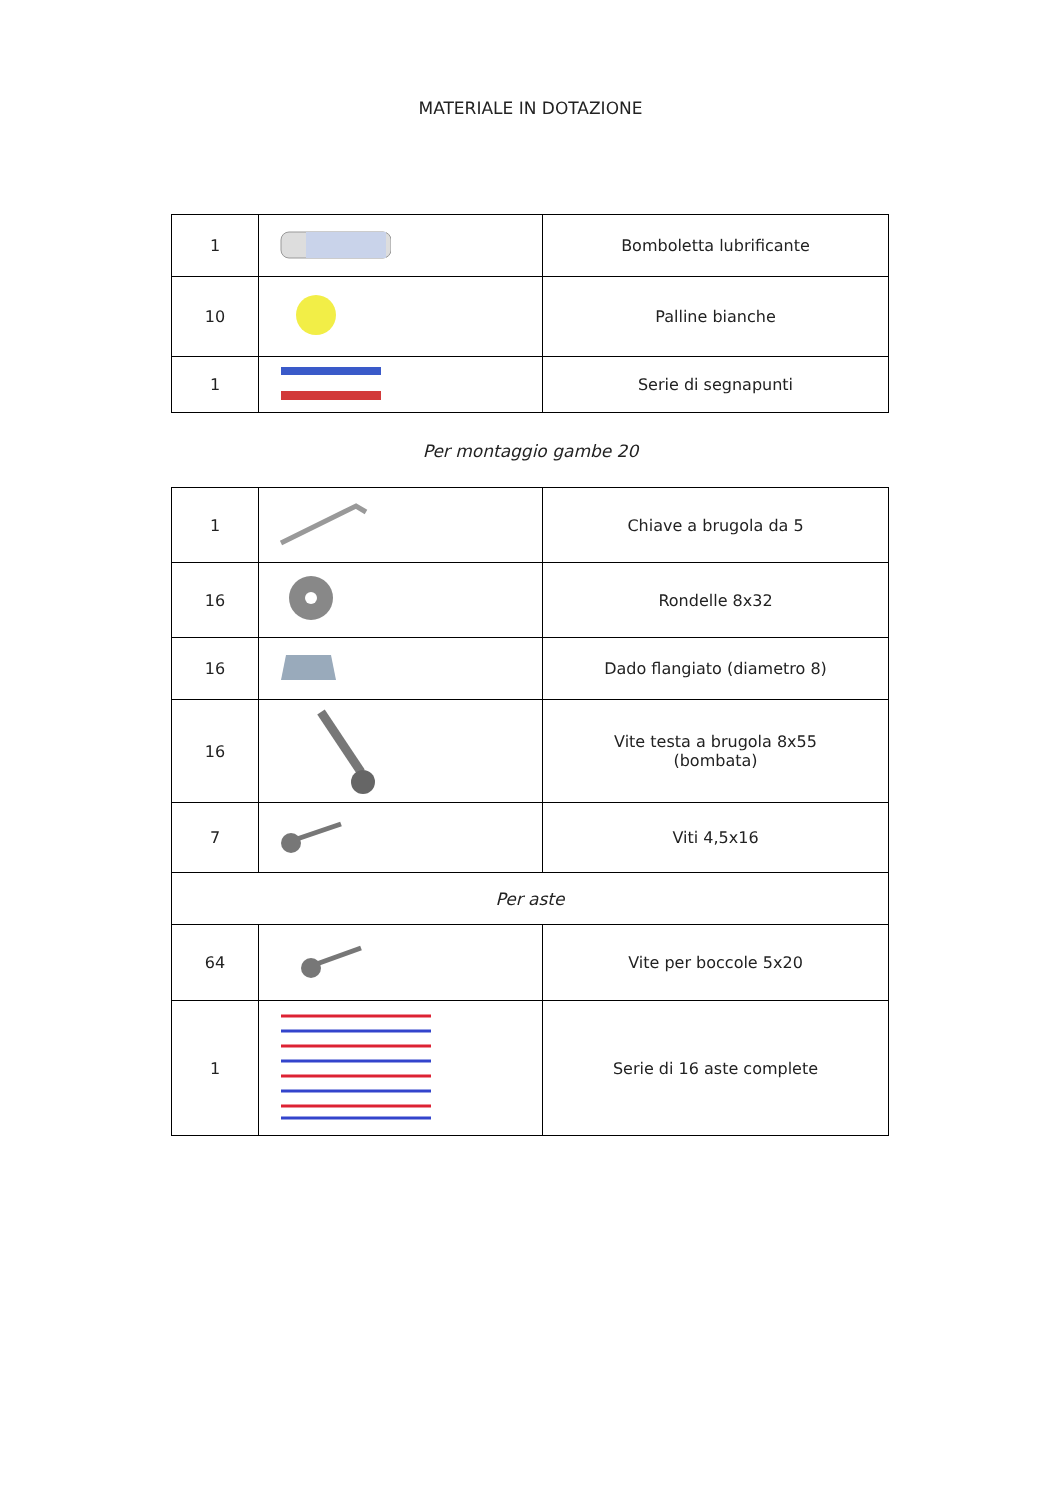MATERIALE IN DOTAZIONE
| 1 | | Bomboletta lubrificante |
| 10 | | Palline bianche |
| 1 | | Serie di segnapunti |
Per montaggio gambe 20
| 1 | | Chiave a brugola da 5 |
| 16 | | Rondelle 8x32 |
| 16 | | Dado flangiato (diametro 8) |
| 16 | | Vite testa a brugola 8x55 (bombata) |
| 7 | | Viti 4,5x16 |
| Per aste | | |
| 64 | | Vite per boccole 5x20 |
| 1 | | Serie di 16 aste complete |